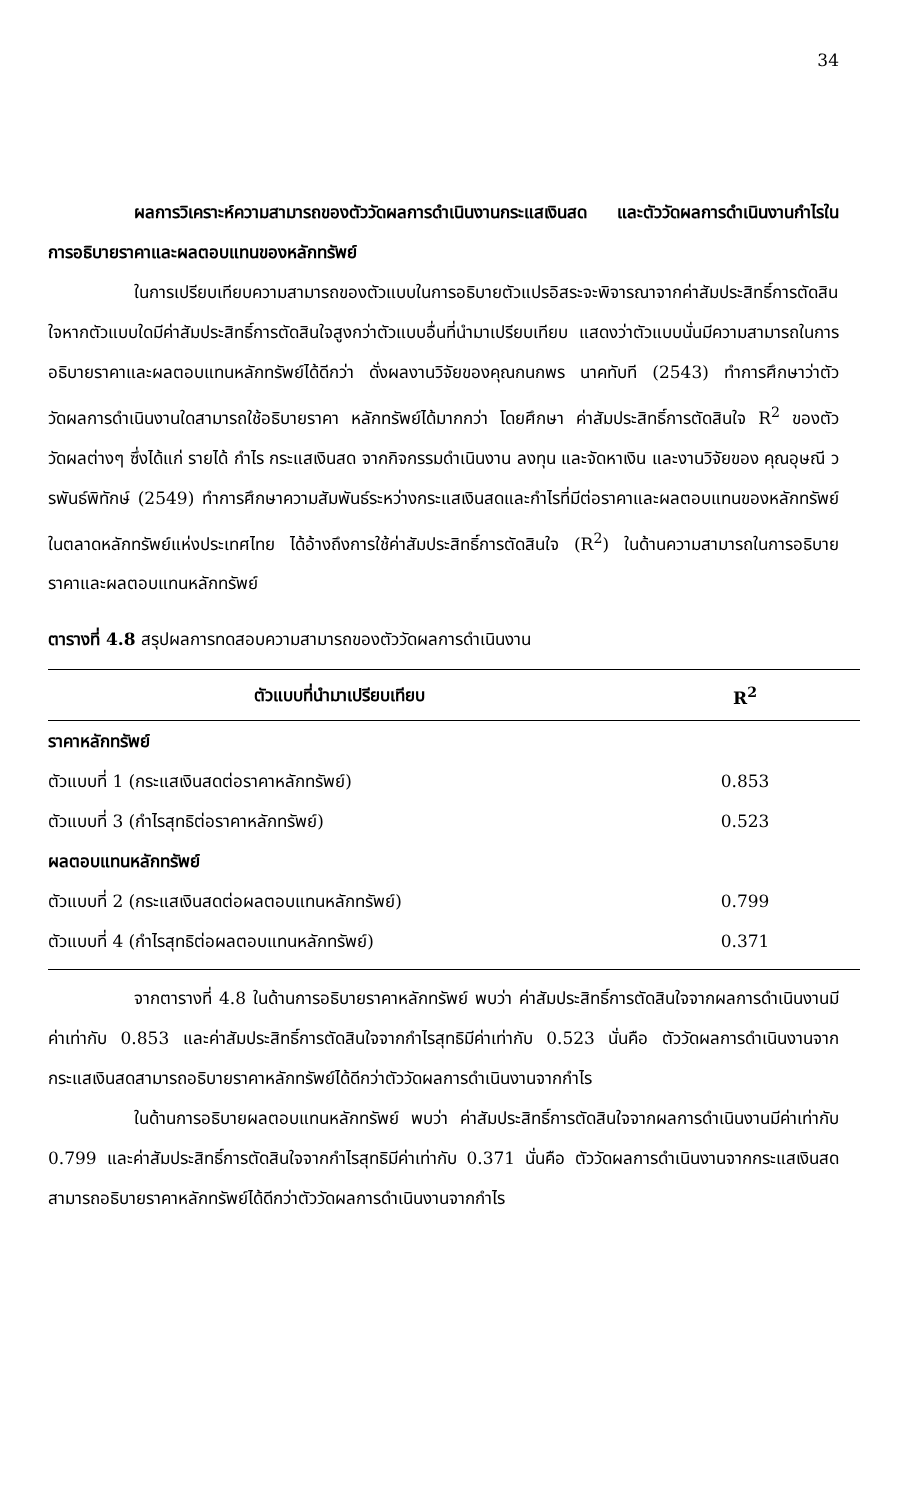34
ผลการวิเคราะห์ความสามารถของตัววัดผลการดำเนินงานกระแสเงินสด และตัววัดผลการดำเนินงานกำไรในการอธิบายราคาและผลตอบแทนของหลักทรัพย์
ในการเปรียบเทียบความสามารถของตัวแบบในการอธิบายตัวแปรอิสระจะพิจารณาจากค่าสัมประสิทธิ์การตัดสินใจหากตัวแบบใดมีค่าสัมประสิทธิ์การตัดสินใจสูงกว่าตัวแบบอื่นที่นำมาเปรียบเทียบ แสดงว่าตัวแบบนั่นมีความสามารถในการอธิบายราคาและผลตอบแทนหลักทรัพย์ได้ดีกว่า ดั่งผลงานวิจัยของคุณกนกพร นาคทับที (2543) ทำการศึกษาว่าตัววัดผลการดำเนินงานใดสามารถใช้อธิบายราคา หลักทรัพย์ได้มากกว่า โดยศึกษา ค่าสัมประสิทธิ์การตัดสินใจ R<sup>2</sup> ของตัววัดผลต่างๆ ซึ่งได้แก่ รายได้ กำไร กระแสเงินสด จากกิจกรรมดำเนินงาน ลงทุน และจัดหาเงิน และงานวิจัยของ คุณอุษณี วรพันธ์พิทักษ์ (2549) ทำการศึกษาความสัมพันธ์ระหว่างกระแสเงินสดและกำไรที่มีต่อราคาและผลตอบแทนของหลักทรัพย์ในตลาดหลักทรัพย์แห่งประเทศไทย ได้อ้างถึงการใช้ค่าสัมประสิทธิ์การตัดสินใจ (R<sup>2</sup>) ในด้านความสามารถในการอธิบายราคาและผลตอบแทนหลักทรัพย์
ตารางที่ 4.8 สรุปผลการทดสอบความสามารถของตัววัดผลการดำเนินงาน
| ตัวแบบที่นำมาเปรียบเทียบ | R<sup>2</sup> |
| --- | --- |
| ราคาหลักทรัพย์ | |
| ตัวแบบที่ 1 (กระแสเงินสดต่อราคาหลักทรัพย์) | 0.853 |
| ตัวแบบที่ 3 (กำไรสุทธิต่อราคาหลักทรัพย์) | 0.523 |
| ผลตอบแทนหลักทรัพย์ | |
| ตัวแบบที่ 2 (กระแสเงินสดต่อผลตอบแทนหลักทรัพย์) | 0.799 |
| ตัวแบบที่ 4 (กำไรสุทธิต่อผลตอบแทนหลักทรัพย์) | 0.371 |
จากตารางที่ 4.8 ในด้านการอธิบายราคาหลักทรัพย์ พบว่า ค่าสัมประสิทธิ์การตัดสินใจจากผลการดำเนินงานมีค่าเท่ากับ 0.853 และค่าสัมประสิทธิ์การตัดสินใจจากกำไรสุทธิมีค่าเท่ากับ 0.523 นั่นคือ ตัววัดผลการดำเนินงานจากกระแสเงินสดสามารถอธิบายราคาหลักทรัพย์ได้ดีกว่าตัววัดผลการดำเนินงานจากกำไร
ในด้านการอธิบายผลตอบแทนหลักทรัพย์ พบว่า ค่าสัมประสิทธิ์การตัดสินใจจากผลการดำเนินงานมีค่าเท่ากับ 0.799 และค่าสัมประสิทธิ์การตัดสินใจจากกำไรสุทธิมีค่าเท่ากับ 0.371 นั่นคือ ตัววัดผลการดำเนินงานจากกระแสเงินสดสามารถอธิบายราคาหลักทรัพย์ได้ดีกว่าตัววัดผลการดำเนินงานจากกำไร